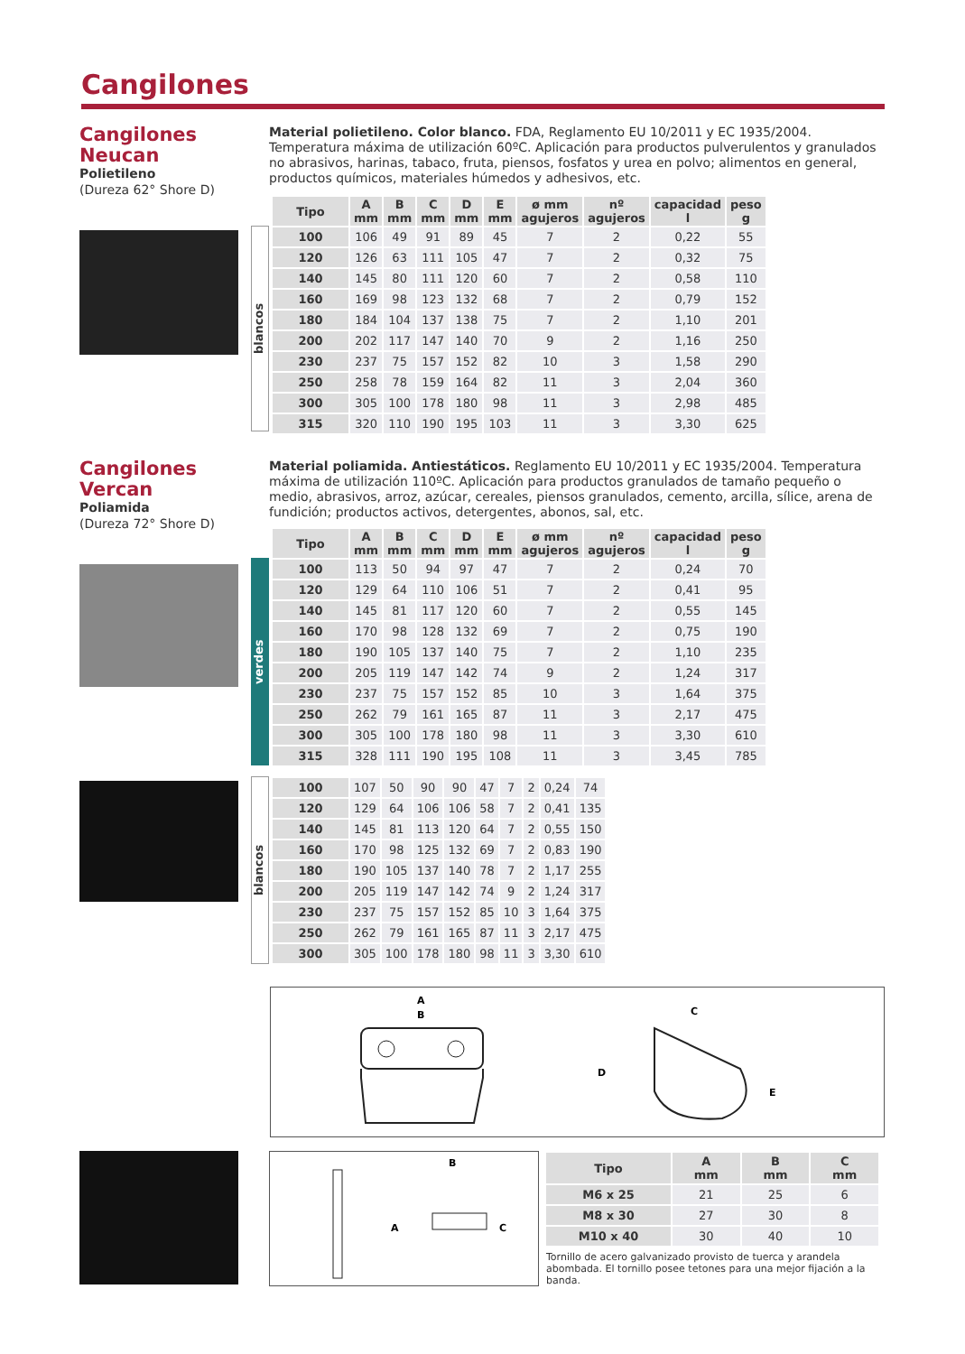Cangilones
Cangilones
Neucan
Polietileno
(Dureza 62° Shore D)
Material polietileno. Color blanco. FDA, Reglamento EU 10/2011 y EC 1935/2004. Temperatura máxima de utilización 60ºC. Aplicación para productos pulverulentos y granulados no abrasivos, harinas, tabaco, fruta, piensos, fosfatos y urea en polvo; alimentos en general, productos químicos, materiales húmedos y adhesivos, etc.
blancos
| Tipo | A mm | B mm | C mm | D mm | E mm | ø mm agujeros | nº agujeros | capacidad l | peso g |
| --- | --- | --- | --- | --- | --- | --- | --- | --- | --- |
| 100 | 106 | 49 | 91 | 89 | 45 | 7 | 2 | 0,22 | 55 |
| 120 | 126 | 63 | 111 | 105 | 47 | 7 | 2 | 0,32 | 75 |
| 140 | 145 | 80 | 111 | 120 | 60 | 7 | 2 | 0,58 | 110 |
| 160 | 169 | 98 | 123 | 132 | 68 | 7 | 2 | 0,79 | 152 |
| 180 | 184 | 104 | 137 | 138 | 75 | 7 | 2 | 1,10 | 201 |
| 200 | 202 | 117 | 147 | 140 | 70 | 9 | 2 | 1,16 | 250 |
| 230 | 237 | 75 | 157 | 152 | 82 | 10 | 3 | 1,58 | 290 |
| 250 | 258 | 78 | 159 | 164 | 82 | 11 | 3 | 2,04 | 360 |
| 300 | 305 | 100 | 178 | 180 | 98 | 11 | 3 | 2,98 | 485 |
| 315 | 320 | 110 | 190 | 195 | 103 | 11 | 3 | 3,30 | 625 |
Cangilones
Vercan
Poliamida
(Dureza 72° Shore D)
Material poliamida. Antiestáticos. Reglamento EU 10/2011 y EC 1935/2004. Temperatura máxima de utilización 110ºC. Aplicación para productos granulados de tamaño pequeño o medio, abrasivos, arroz, azúcar, cereales, piensos granulados, cemento, arcilla, sílice, arena de fundición; productos activos, detergentes, abonos, sal, etc.
verdes
| Tipo | A mm | B mm | C mm | D mm | E mm | ø mm agujeros | nº agujeros | capacidad l | peso g |
| --- | --- | --- | --- | --- | --- | --- | --- | --- | --- |
| 100 | 113 | 50 | 94 | 97 | 47 | 7 | 2 | 0,24 | 70 |
| 120 | 129 | 64 | 110 | 106 | 51 | 7 | 2 | 0,41 | 95 |
| 140 | 145 | 81 | 117 | 120 | 60 | 7 | 2 | 0,55 | 145 |
| 160 | 170 | 98 | 128 | 132 | 69 | 7 | 2 | 0,75 | 190 |
| 180 | 190 | 105 | 137 | 140 | 75 | 7 | 2 | 1,10 | 235 |
| 200 | 205 | 119 | 147 | 142 | 74 | 9 | 2 | 1,24 | 317 |
| 230 | 237 | 75 | 157 | 152 | 85 | 10 | 3 | 1,64 | 375 |
| 250 | 262 | 79 | 161 | 165 | 87 | 11 | 3 | 2,17 | 475 |
| 300 | 305 | 100 | 178 | 180 | 98 | 11 | 3 | 3,30 | 610 |
| 315 | 328 | 111 | 190 | 195 | 108 | 11 | 3 | 3,45 | 785 |
blancos
| 100 | 107 | 50 | 90 | 90 | 47 | 7 | 2 | 0,24 | 74 |
| 120 | 129 | 64 | 106 | 106 | 58 | 7 | 2 | 0,41 | 135 |
| 140 | 145 | 81 | 113 | 120 | 64 | 7 | 2 | 0,55 | 150 |
| 160 | 170 | 98 | 125 | 132 | 69 | 7 | 2 | 0,83 | 190 |
| 180 | 190 | 105 | 137 | 140 | 78 | 7 | 2 | 1,17 | 255 |
| 200 | 205 | 119 | 147 | 142 | 74 | 9 | 2 | 1,24 | 317 |
| 230 | 237 | 75 | 157 | 152 | 85 | 10 | 3 | 1,64 | 375 |
| 250 | 262 | 79 | 161 | 165 | 87 | 11 | 3 | 2,17 | 475 |
| 300 | 305 | 100 | 178 | 180 | 98 | 11 | 3 | 3,30 | 610 |
A
B
C
D
E
B
A
C
| Tipo | A mm | B mm | C mm |
| --- | --- | --- | --- |
| M6 x 25 | 21 | 25 | 6 |
| M8 x 30 | 27 | 30 | 8 |
| M10 x 40 | 30 | 40 | 10 |
Tornillo de acero galvanizado provisto de tuerca y arandela abombada. El tornillo posee tetones para una mejor fijación a la banda.